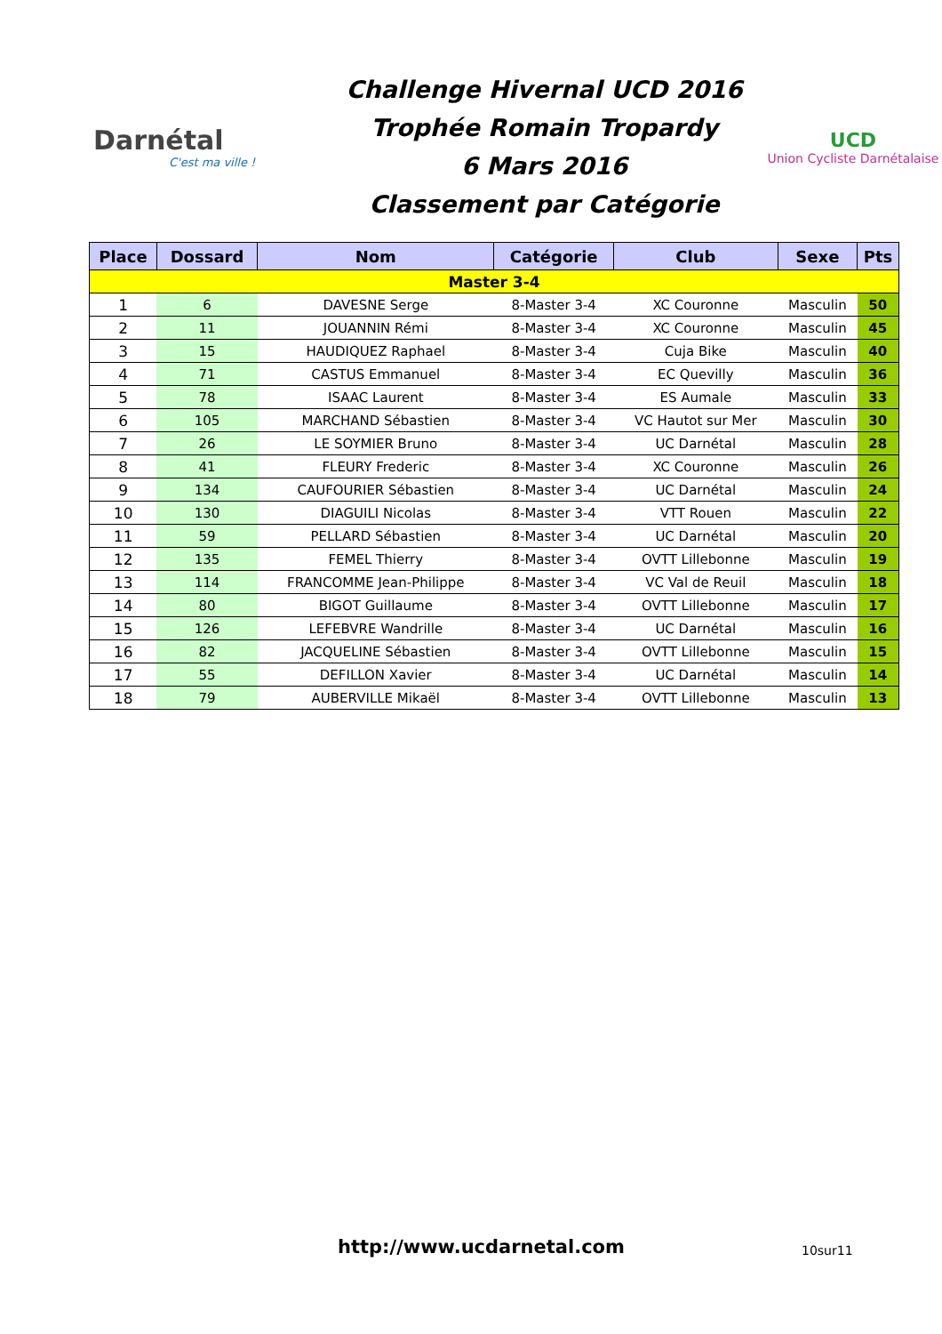Darnétal
C'est ma ville !
Challenge Hivernal UCD 2016
Trophée Romain Tropardy
6 Mars 2016
Classement par Catégorie
UCD
Union Cycliste Darnétalaise
| Place | Dossard | Nom | Catégorie | Club | Sexe | Pts |
| --- | --- | --- | --- | --- | --- | --- |
| Master 3-4 | | | | | | |
| 1 | 6 | DAVESNE Serge | 8-Master 3-4 | XC Couronne | Masculin | 50 |
| 2 | 11 | JOUANNIN Rémi | 8-Master 3-4 | XC Couronne | Masculin | 45 |
| 3 | 15 | HAUDIQUEZ Raphael | 8-Master 3-4 | Cuja Bike | Masculin | 40 |
| 4 | 71 | CASTUS Emmanuel | 8-Master 3-4 | EC Quevilly | Masculin | 36 |
| 5 | 78 | ISAAC Laurent | 8-Master 3-4 | ES Aumale | Masculin | 33 |
| 6 | 105 | MARCHAND Sébastien | 8-Master 3-4 | VC Hautot sur Mer | Masculin | 30 |
| 7 | 26 | LE SOYMIER Bruno | 8-Master 3-4 | UC Darnétal | Masculin | 28 |
| 8 | 41 | FLEURY Frederic | 8-Master 3-4 | XC Couronne | Masculin | 26 |
| 9 | 134 | CAUFOURIER Sébastien | 8-Master 3-4 | UC Darnétal | Masculin | 24 |
| 10 | 130 | DIAGUILI Nicolas | 8-Master 3-4 | VTT Rouen | Masculin | 22 |
| 11 | 59 | PELLARD Sébastien | 8-Master 3-4 | UC Darnétal | Masculin | 20 |
| 12 | 135 | FEMEL Thierry | 8-Master 3-4 | OVTT Lillebonne | Masculin | 19 |
| 13 | 114 | FRANCOMME Jean-Philippe | 8-Master 3-4 | VC Val de Reuil | Masculin | 18 |
| 14 | 80 | BIGOT Guillaume | 8-Master 3-4 | OVTT Lillebonne | Masculin | 17 |
| 15 | 126 | LEFEBVRE Wandrille | 8-Master 3-4 | UC Darnétal | Masculin | 16 |
| 16 | 82 | JACQUELINE Sébastien | 8-Master 3-4 | OVTT Lillebonne | Masculin | 15 |
| 17 | 55 | DEFILLON Xavier | 8-Master 3-4 | UC Darnétal | Masculin | 14 |
| 18 | 79 | AUBERVILLE Mikaël | 8-Master 3-4 | OVTT Lillebonne | Masculin | 13 |
http://www.ucdarnetal.com 10sur11